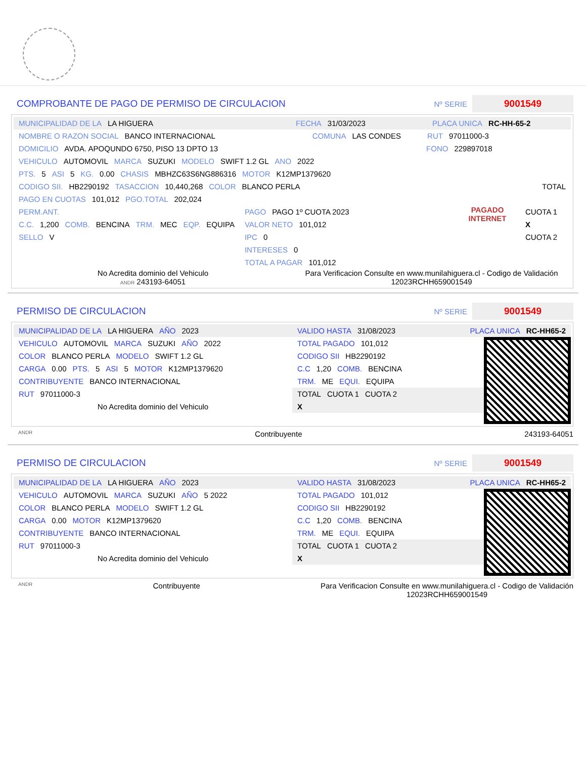COMPROBANTE DE PAGO DE PERMISO DE CIRCULACION
Nº SERIE
9001549
MUNICIPALIDAD DE LA LA HIGUERA FECHA 31/03/2023 PLACA UNICA RC-HH-65-2
NOMBRE O RAZON SOCIAL BANCO INTERNACIONAL COMUNA LAS CONDES RUT 97011000-3
DOMICILIO AVDA. APOQUNDO 6750, PISO 13 DPTO 13 FONO 229897018
VEHICULO AUTOMOVIL MARCA SUZUKI MODELO SWIFT 1.2 GL ANO 2022
PTS. 5 ASI 5 KG. 0.00 CHASIS MBHZC63S6NG886316 MOTOR K12MP1379620
CODIGO SII. HB2290192 TASACCION 10,440,268 COLOR BLANCO PERLA TOTAL
PAGO EN CUOTAS 101,012 PGO.TOTAL 202,024
PERM.ANT.
C.C. 1,200 COMB. BENCINA TRM. MEC EQP. EQUIPA
SELLO V
PAGO PAGO 1º CUOTA 2023
VALOR NETO 101,012
IPC 0
INTERESES 0
TOTAL A PAGAR 101,012
PAGADO INTERNET
CUOTA 1
X
CUOTA 2
No Acredita dominio del Vehiculo
ANDR 243193-64051
Para Verificacion Consulte en www.munilahiguera.cl - Codigo de Validación
12023RCHH659001549
PERMISO DE CIRCULACION
Nº SERIE
9001549
MUNICIPALIDAD DE LA LA HIGUERA AÑO 2023
VEHICULO AUTOMOVIL MARCA SUZUKI AÑO 2022
COLOR BLANCO PERLA MODELO SWIFT 1.2 GL
CARGA 0.00 PTS. 5 ASI 5 MOTOR K12MP1379620
CONTRIBUYENTE BANCO INTERNACIONAL
RUT 97011000-3
No Acredita dominio del Vehiculo
VALIDO HASTA 31/08/2023 PLACA UNICA RC-HH65-2
TOTAL PAGADO 101,012
CODIGO SII HB2290192
C.C 1,20 COMB. BENCINA
TRM. ME EQUI. EQUIPA
TOTAL CUOTA 1 CUOTA 2
X
ANDR Contribuyente 243193-64051
PERMISO DE CIRCULACION
Nº SERIE
9001549
MUNICIPALIDAD DE LA LA HIGUERA AÑO 2023
VEHICULO AUTOMOVIL MARCA SUZUKI AÑO 5 2022
COLOR BLANCO PERLA MODELO SWIFT 1.2 GL
CARGA 0.00 MOTOR K12MP1379620
CONTRIBUYENTE BANCO INTERNACIONAL
RUT 97011000-3
No Acredita dominio del Vehiculo
VALIDO HASTA 31/08/2023 PLACA UNICA RC-HH65-2
TOTAL PAGADO 101,012
CODIGO SII HB2290192
C.C 1,20 COMB. BENCINA
TRM. ME EQUI. EQUIPA
TOTAL CUOTA 1 CUOTA 2
X
ANDR Contribuyente Para Verificacion Consulte en www.munilahiguera.cl - Codigo de Validación
12023RCHH659001549